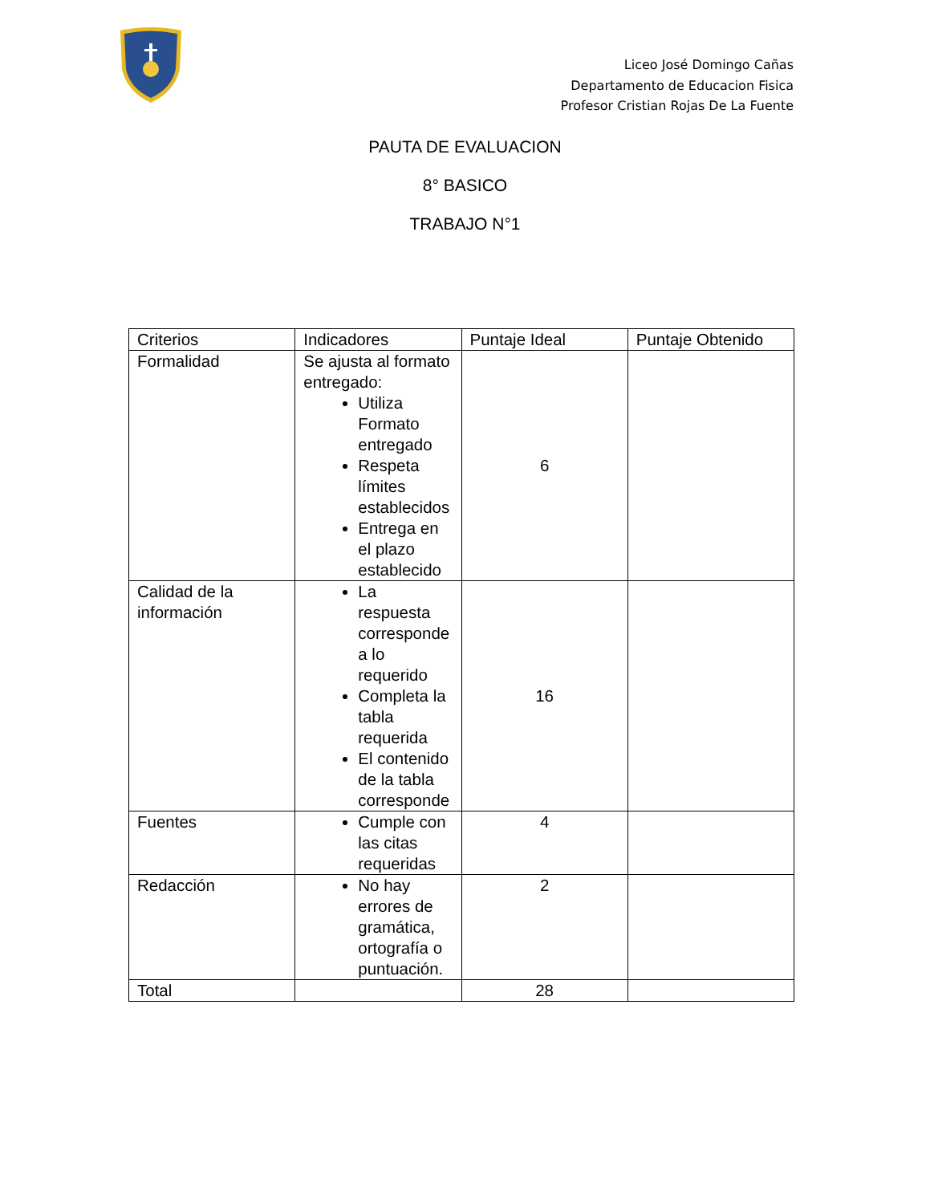Liceo José Domingo Cañas
Departamento de Educacion Fisica
Profesor Cristian Rojas De La Fuente
PAUTA DE EVALUACION
8° BASICO
TRABAJO N°1
| Criterios | Indicadores | Puntaje Ideal | Puntaje Obtenido |
| Formalidad | Se ajusta al formato entregado: Utiliza Formato entregado Respeta límites establecidos Entrega en el plazo establecido | 6 | |
| Calidad de la información | La respuesta corresponde a lo requerido Completa la tabla requerida El contenido de la tabla corresponde | 16 | |
| Fuentes | Cumple con las citas requeridas | 4 | |
| Redacción | No hay errores de gramática, ortografía o puntuación. | 2 | |
| Total | | 28 | |